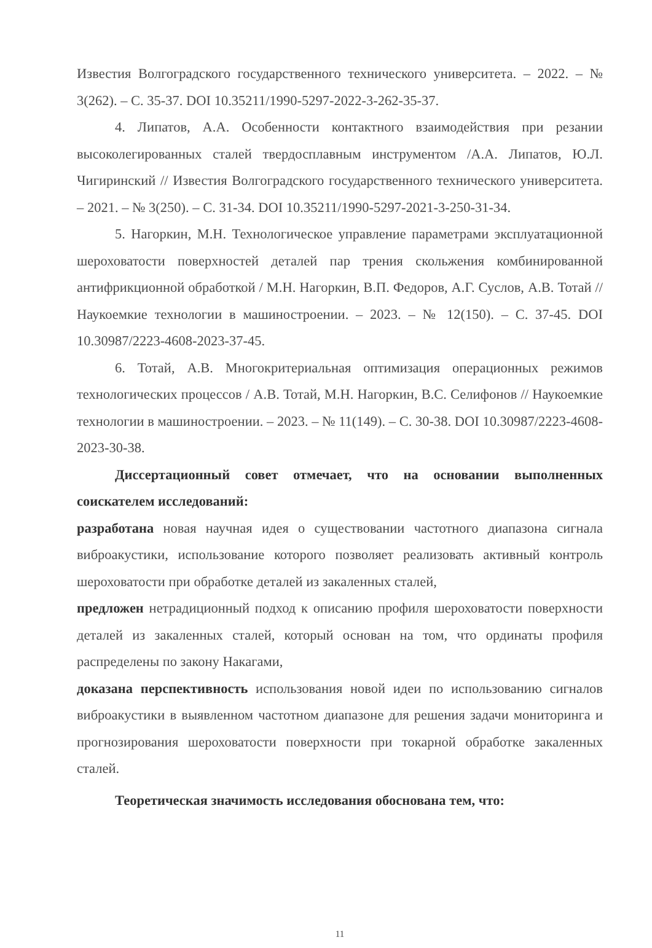Известия Волгоградского государственного технического университета. – 2022. – № 3(262). – С. 35-37. DOI 10.35211/1990-5297-2022-3-262-35-37.
4. Липатов, А.А. Особенности контактного взаимодействия при резании высоколегированных сталей твердосплавным инструментом /А.А. Липатов, Ю.Л. Чигиринский // Известия Волгоградского государственного технического университета. – 2021. – № 3(250). – С. 31-34. DOI 10.35211/1990-5297-2021-3-250-31-34.
5. Нагоркин, М.Н. Технологическое управление параметрами эксплуатационной шероховатости поверхностей деталей пар трения скольжения комбинированной антифрикционной обработкой / М.Н. Нагоркин, В.П. Федоров, А.Г. Суслов, А.В. Тотай // Наукоемкие технологии в машиностроении. – 2023. – № 12(150). – С. 37-45. DOI 10.30987/2223-4608-2023-37-45.
6. Тотай, А.В. Многокритериальная оптимизация операционных режимов технологических процессов / А.В. Тотай, М.Н. Нагоркин, В.С. Селифонов // Наукоемкие технологии в машиностроении. – 2023. – № 11(149). – С. 30-38. DOI 10.30987/2223-4608-2023-30-38.
Диссертационный совет отмечает, что на основании выполненных соискателем исследований:
разработана новая научная идея о существовании частотного диапазона сигнала виброакустики, использование которого позволяет реализовать активный контроль шероховатости при обработке деталей из закаленных сталей,
предложен нетрадиционный подход к описанию профиля шероховатости поверхности деталей из закаленных сталей, который основан на том, что ординаты профиля распределены по закону Накагами,
доказана перспективность использования новой идеи по использованию сигналов виброакустики в выявленном частотном диапазоне для решения задачи мониторинга и прогнозирования шероховатости поверхности при токарной обработке закаленных сталей.
Теоретическая значимость исследования обоснована тем, что:
11